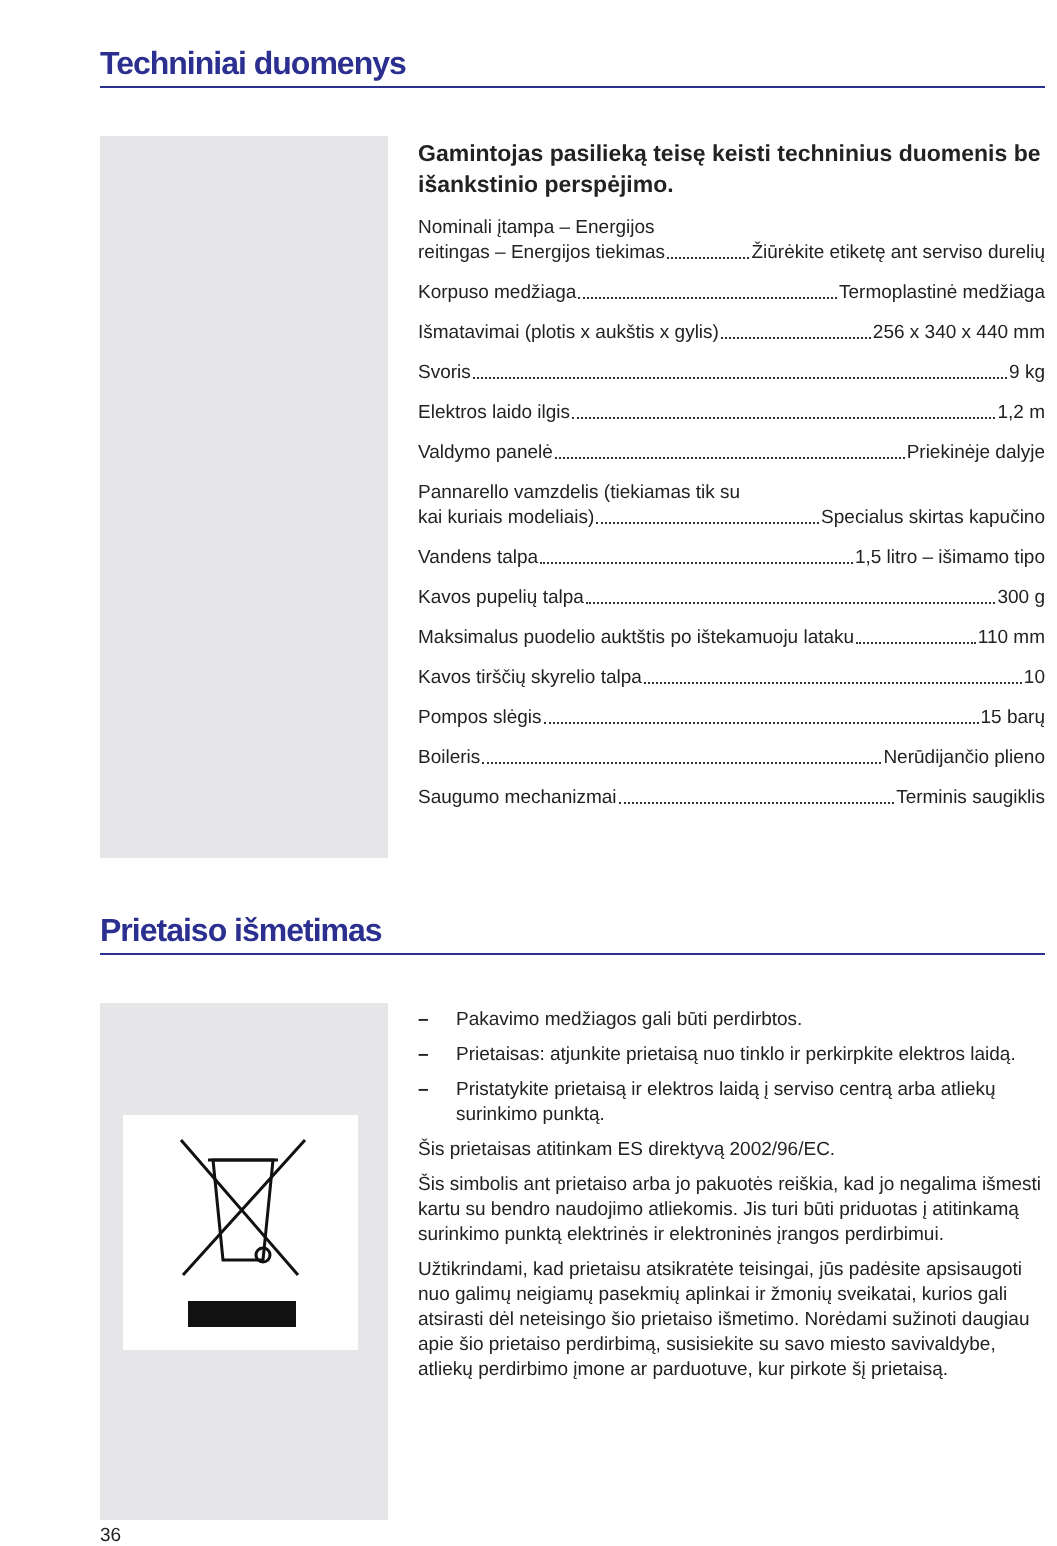Techniniai duomenys
Gamintojas pasilieką teisę keisti techninius duomenis be išankstinio perspėjimo.
Nominali įtampa – Energijos
reitingas – Energijos tiekimas Žiūrėkite etiketę ant serviso durelių
Korpuso medžiaga Termoplastinė medžiaga
Išmatavimai (plotis x aukštis x gylis) 256 x 340 x 440 mm
Svoris 9 kg
Elektros laido ilgis 1,2 m
Valdymo panelė Priekinėje dalyje
Pannarello vamzdelis (tiekiamas tik su
kai kuriais modeliais) Specialus skirtas kapučino
Vandens talpa 1,5 litro – išimamo tipo
Kavos pupelių talpa 300 g
Maksimalus puodelio auktštis po ištekamuoju lataku 110 mm
Kavos tirščių skyrelio talpa 10
Pompos slėgis 15 barų
Boileris Nerūdijančio plieno
Saugumo mechanizmai Terminis saugiklis
Prietaiso išmetimas
– Pakavimo medžiagos gali būti perdirbtos.
– Prietaisas: atjunkite prietaisą nuo tinklo ir perkirpkite elektros laidą.
– Pristatykite prietaisą ir elektros laidą į serviso centrą arba atliekų surinkimo punktą.
Šis prietaisas atitinkam ES direktyvą 2002/96/EC.
Šis simbolis ant prietaiso arba jo pakuotės reiškia, kad jo negalima išmesti kartu su bendro naudojimo atliekomis. Jis turi būti priduotas į atitinkamą surinkimo punktą elektrinės ir elektroninės įrangos perdirbimui.
Užtikrindami, kad prietaisu atsikratėte teisingai, jūs padėsite apsisaugoti nuo galimų neigiamų pasekmių aplinkai ir žmonių sveikatai, kurios gali atsirasti dėl neteisingo šio prietaiso išmetimo. Norėdami sužinoti daugiau apie šio prietaiso perdirbimą, susisiekite su savo miesto savivaldybe, atliekų perdirbimo įmone ar parduotuve, kur pirkote šį prietaisą.
36